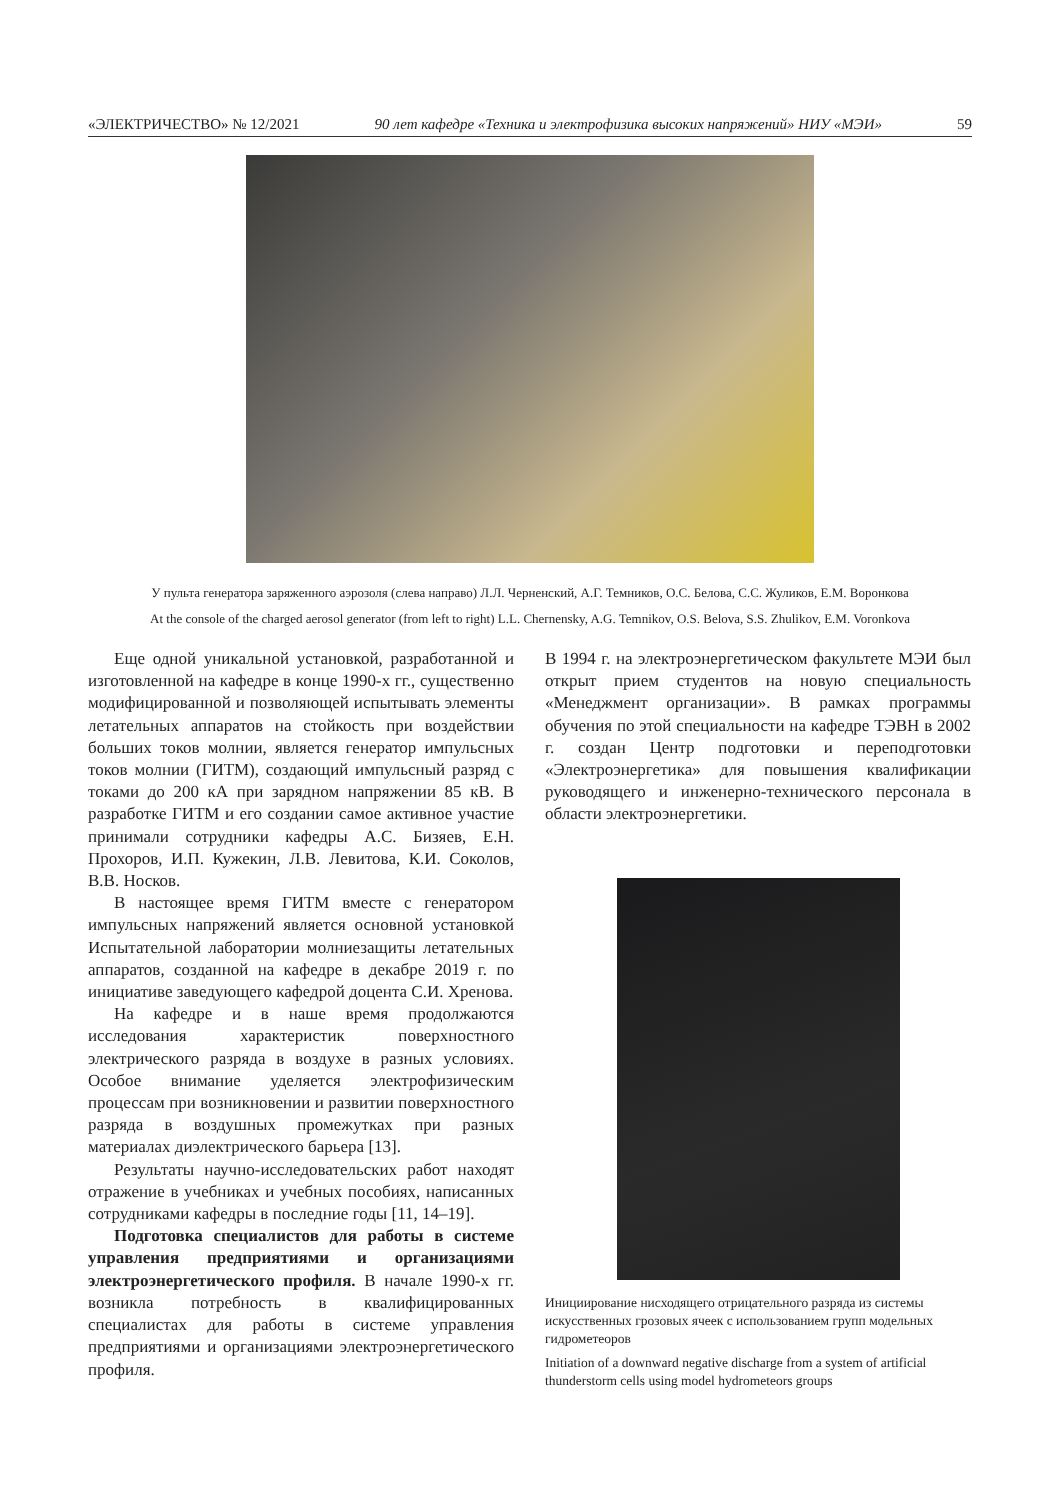«ЭЛЕКТРИЧЕСТВО» № 12/2021 90 лет кафедре «Техника и электрофизика высоких напряжений» НИУ «МЭИ» 59
У пульта генератора заряженного аэрозоля (слева направо) Л.Л. Черненский, А.Г. Темников, О.С. Белова, С.С. Жуликов, Е.М. Воронкова
At the console of the charged aerosol generator (from left to right) L.L. Chernensky, A.G. Temnikov, O.S. Belova, S.S. Zhulikov, E.M. Voronkova
Еще одной уникальной установкой, разработанной и изготовленной на кафедре в конце 1990-х гг., существенно модифицированной и позволяющей испытывать элементы летательных аппаратов на стойкость при воздействии больших токов молнии, является генератор импульсных токов молнии (ГИТМ), создающий импульсный разряд с токами до 200 кА при зарядном напряжении 85 кВ. В разработке ГИТМ и его создании самое активное участие принимали сотрудники кафедры А.С. Бизяев, Е.Н. Прохоров, И.П. Кужекин, Л.В. Левитова, К.И. Соколов, В.В. Носков.
В настоящее время ГИТМ вместе с генератором импульсных напряжений является основной установкой Испытательной лаборатории молниезащиты летательных аппаратов, созданной на кафедре в декабре 2019 г. по инициативе заведующего кафедрой доцента С.И. Хренова.
На кафедре и в наше время продолжаются исследования характеристик поверхностного электрического разряда в воздухе в разных условиях. Особое внимание уделяется электрофизическим процессам при возникновении и развитии поверхностного разряда в воздушных промежутках при разных материалах диэлектрического барьера [13].
Результаты научно-исследовательских работ находят отражение в учебниках и учебных пособиях, написанных сотрудниками кафедры в последние годы [11, 14–19].
Подготовка специалистов для работы в системе управления предприятиями и организациями электроэнергетического профиля. В начале 1990-х гг. возникла потребность в квалифицированных специалистах для работы в системе управления предприятиями и организациями электроэнергетического профиля.
В 1994 г. на электроэнергетическом факультете МЭИ был открыт прием студентов на новую специальность «Менеджмент организации». В рамках программы обучения по этой специальности на кафедре ТЭВН в 2002 г. создан Центр подготовки и переподготовки «Электроэнергетика» для повышения квалификации руководящего и инженерно-технического персонала в области электроэнергетики.
Инициирование нисходящего отрицательного разряда из системы искусственных грозовых ячеек с использованием групп модельных гидрометеоров
Initiation of a downward negative discharge from a system of artificial thunderstorm cells using model hydrometeors groups